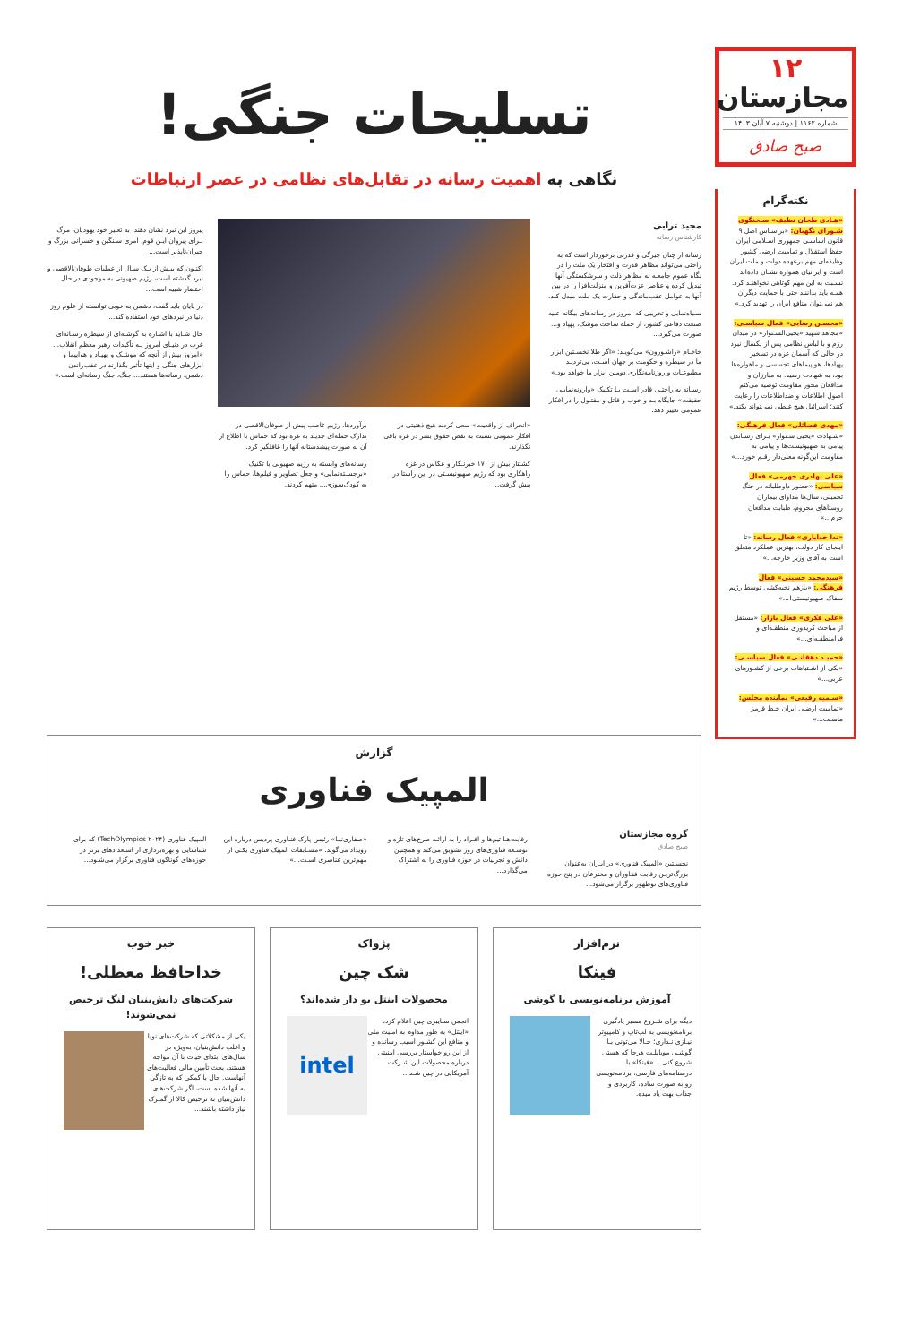۱۲
مجازستان
شماره ۱۱۶۲ | دوشنبه ۷ آبان ۱۴۰۳
صبح صادق
نکته‌گرام
«هـادی طحان نظیف» سـخنگوی شـورای نگهبان: «براسـاس اصل ۹ قانون اساسـی جمهوری اسـلامی ایران، حفظ استقلال و تمامیت ارضی کشور وظیفه‌ای مهم برعهده دولت و ملت ایران است و ایرانیان همواره نشـان داده‌اند نسـبت به این مهم کوتاهی نخواهنـد کرد. همـه باید بداننـد حتی با حمایت دیگران هم نمی‌توان منافع ایران را تهدید کرد.»
«محسـن رضایی» فعال سیاسـی: «مجاهد شهید «یحیی‌السـنوار» در میدان رزم و با لباس نظامی پس از یکسال نبرد در حالی که آسمان غزه در تسخیر پهپادها، هواپیماهای تجسسی و ماهواره‌ها بود، به شهادت رسید. به مبارزان و مدافعان محور مقاومت توصیه می‌کنم اصول اطلاعات و ضداطلاعات را رعایت کنند؛ اسرائیل هیچ غلطی نمی‌تواند بکند.»
«مهدی فضائلی» فعال فرهنگی: «شـهادت «یحیی سـنوار» بـرای رسـاندن پیامی به صهیونیست‌ها و پیامی به مقاومت این‌گونه معنی‌دار رقـم خورد...»
«علی بهادری جهرمی» فعال سیاسی: «حضور داوطلبانه در جنگ تحمیلی، سال‌ها مداوای بیماران روستاهای محروم، طبابت مدافعان حرم...»
«ندا خدایاری» فعال رسانه: «تا اینجای کار دولت، بهترین عملکرد متعلق است به آقای وزیر خارجه...»
«سیدمحمد حسینی» فعال فرهنگی: «بازهم نخبه‌کشی توسط رژیم سفاک صهیونیستی!...»
«علی فکری» فعال بازار: «مستقل از مباحث کریدوری منطقـه‌ای و فرامنطقـه‌ای...»
«حمیـد دهقانـی» فعال سیاسـی: «یکی از اشـتباهات برخی از کشـورهای عربی...»
«سـمیه رفیعی» نماینده مجلس: «تمامیت ارضـی ایران خـط قرمز ماسـت...»
تسلیحات جنگی!
نگاهی به اهمیت رسانه در تقابل‌های نظامی در عصر ارتباطات
مجید ترابی
کارشناس رسانه
رسانه از چنان چیرگی و قدرتی برخوردار است که به راحتی می‌تواند مظاهر قدرت و افتخار یک ملت را در نگاه عموم جامعـه به مظاهر ذلت و سرشکستگی آنها تبدیل کرده و عناصر عزت‌آفرین و منزلت‌افزا را در بین آنها به عوامل عقب‌ماندگی و حقارت یک ملت مبدل کند.
سـیاه‌نمایی و تخریبی که امروز در رسانه‌های بیگانه علیه صنعت دفاعی کشور، از جمله ساخت موشک، پهپاد و... صورت می‌گیرد...
خاخـام «راشـورون» می‌گویـد: «اگر طلا نخسـتین ابزار ما در سیطره و حکومت بر جهان اسـت، بی‌تردیـد مطبوعـات و روزنامه‌نگاری دومین ابزار ما خواهد بود.»
رسـانه به راحتـی قادر اسـت بـا تکنیک «وارونه‌نمایـی حقیقت» جایگاه بـد و خوب و قاتل و مقتـول را در افکار عمومی تغییر دهد.
«انحراف از واقعیت» سعی کردند هیچ ذهنیتی در افکار عمومی نسبت به نقض حقوق بشر در غزه باقی نگذارند.
کشـتار بیش از ۱۷۰ خبرنـگار و عکاس در غزه راهکاری بود که رژیم صهیونیسـتی در این راستا در پیش گرفت...
برآوردها، رژیم غاصب پیش از طوفان‌الاقصی در تدارک حمله‌ای جدیـد به غزه بود که حماس با اطلاع از آن به صورت پیشدستانه آنها را غافلگیر کرد.
رسانه‌های وابسته به رژیم صهیونی با تکنیک «برجسـته‌نمایی» و جعل تصاویر و فیلم‌ها، حماس را به کودک‌سوزی... متهم کردند.
پیروز این نبرد نشان دهند. به تعبیر خود یهودیان، مرگ بـرای پیروان ایـن قوم، امری سـنگین و خسرانی بزرگ و جبران‌ناپذیر است...
اکنـون که بیـش از یـک سـال از عملیات طوفان‌الاقصی و نبرد گذشته است، رژیم صهیونی به موجودی در حال احتضار شبیه است...
در پایان باید گفت، دشمن به خوبی توانسته از علوم روز دنیا در نبردهای خود استفاده کند...
حال شـاید با اشـاره به گوشـه‌ای از سیطره رسـانه‌ای غرب در دنیـای امروز بـه تأکیدات رهبر معظم انقلاب... «امروز بیش از آنچه که موشـک و پهپـاد و هواپیما و ابزارهای جنگی و اینها تأثیر بگذارند در عقب‌راندن دشمن، رسانه‌ها هستند... جنگ، جنگ رسانه‌ای است.»
گزارش
المپیک فناوری
گروه مجازستان
صبح صادق
نخسـتین «المپیک فناوری» در ایـران به‌عنوان بزرگ‌تریـن رقابت فنـاوران و مخترعان در پنج حوزه فناوری‌های نوظهور برگزار می‌شود...
رقابت‌هـا تیم‌ها و افـراد را به ارائـه طرح‌های تازه و توسـعه فناوری‌های روز تشویق می‌کند و همچنین دانش و تجربیات در حوزه فناوری را به اشتراک می‌گذارد...
«صفاری‌نیـا» رئیس پارک فنـاوری پردیس درباره این رویداد می‌گوید: «مسـابقات المپیک فناوری یکـی از مهم‌ترین عناصری اسـت...»
المپیک فناوری (TechOlympics ۲۰۲۴) که برای شناسایی و بهره‌برداری از استعدادهای برتر در حوزه‌های گوناگون فناوری برگزار می‌شـود...
نرم‌افزار
فینکا
آموزش برنامه‌نویسی با گوشی
دیگه برای شـروع مسیر یادگیری برنامه‌نویسی به لپ‌تاپ و کامپیوتر نیـازی نـداری؛ حـالا می‌تونی بـا گوشـی موبایلـت هرجا که هستی شروع کنی... «فینکا» با درسنامه‌های فارسی، برنامه‌نویسی رو به صورت ساده، کاربردی و جذاب بهت یاد میده.
پژواک
شک چین
محصولات اینتل بو دار شده‌اند؟
intel
انجمن سـایبری چین اعلام کرد، «اینتل» به طور مداوم به امنیت ملی و منافع این کشـور آسیب رسانده و از این رو خواستار بررسی امنیتی درباره محصولات این شـرکت آمریکایی در چین شـد...
خبر خوب
خداحافظ معطلی!
شرکت‌های دانش‌بنیان لنگ ترخیص نمی‌شوند!
یکی از مشکلاتی که شرکت‌های نوپا و اغلب دانش‌بنیان، به‌ویژه در سال‌های ابتدای حیات با آن مواجه هستند، بحث تأمین مالی فعالیت‌های آنهاست. حال با کمکی که به تازگی به آنها شده است، اگر شرکت‌های دانش‌بنیان به ترخیص کالا از گمـرک نیاز داشته باشند...